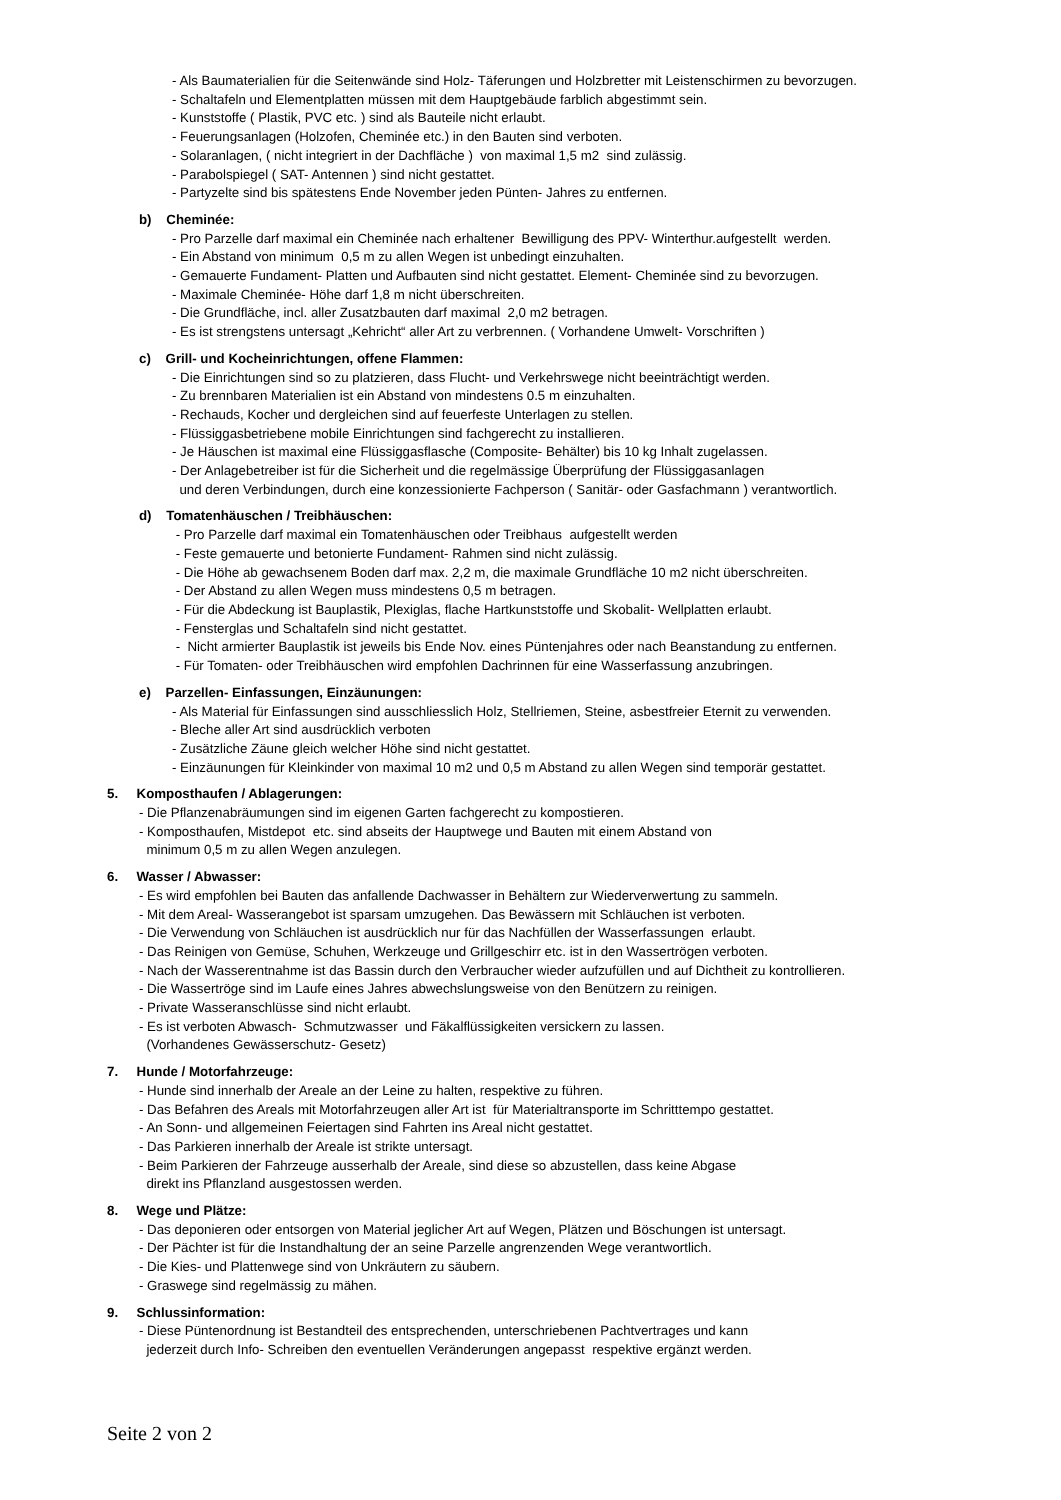- Als Baumaterialien für die Seitenwände sind Holz- Täferungen und Holzbretter mit Leistenschirmen zu bevorzugen.
- Schaltafeln und Elementplatten müssen mit dem Hauptgebäude farblich abgestimmt sein.
- Kunststoffe ( Plastik, PVC etc. ) sind als Bauteile nicht erlaubt.
- Feuerungsanlagen (Holzofen, Cheminée etc.) in den Bauten sind verboten.
- Solaranlagen, ( nicht integriert in der Dachfläche ) von maximal 1,5 m2 sind zulässig.
- Parabolspiegel ( SAT- Antennen ) sind nicht gestattet.
- Partyzelte sind bis spätestens Ende November jeden Pünten- Jahres zu entfernen.
b) Cheminée:
- Pro Parzelle darf maximal ein Cheminée nach erhaltener Bewilligung des PPV- Winterthur.aufgestellt werden.
- Ein Abstand von minimum 0,5 m zu allen Wegen ist unbedingt einzuhalten.
- Gemauerte Fundament- Platten und Aufbauten sind nicht gestattet. Element- Cheminée sind zu bevorzugen.
- Maximale Cheminée- Höhe darf 1,8 m nicht überschreiten.
- Die Grundfläche, incl. aller Zusatzbauten darf maximal 2,0 m2 betragen.
- Es ist strengstens untersagt „Kehricht“ aller Art zu verbrennen. ( Vorhandene Umwelt- Vorschriften )
c) Grill- und Kocheinrichtungen, offene Flammen:
- Die Einrichtungen sind so zu platzieren, dass Flucht- und Verkehrswege nicht beeinträchtigt werden.
- Zu brennbaren Materialien ist ein Abstand von mindestens 0.5 m einzuhalten.
- Rechauds, Kocher und dergleichen sind auf feuerfeste Unterlagen zu stellen.
- Flüssiggasbetriebene mobile Einrichtungen sind fachgerecht zu installieren.
- Je Häuschen ist maximal eine Flüssiggasflasche (Composite- Behälter) bis 10 kg Inhalt zugelassen.
- Der Anlagebetreiber ist für die Sicherheit und die regelmässige Überprüfung der Flüssiggasanlagen
und deren Verbindungen, durch eine konzessionierte Fachperson ( Sanitär- oder Gasfachmann ) verantwortlich.
d) Tomatenhäuschen / Treibhäuschen:
- Pro Parzelle darf maximal ein Tomatenhäuschen oder Treibhaus aufgestellt werden
- Feste gemauerte und betonierte Fundament- Rahmen sind nicht zulässig.
- Die Höhe ab gewachsenem Boden darf max. 2,2 m, die maximale Grundfläche 10 m2 nicht überschreiten.
- Der Abstand zu allen Wegen muss mindestens 0,5 m betragen.
- Für die Abdeckung ist Bauplastik, Plexiglas, flache Hartkunststoffe und Skobalit- Wellplatten erlaubt.
- Fensterglas und Schaltafeln sind nicht gestattet.
- Nicht armierter Bauplastik ist jeweils bis Ende Nov. eines Püntenjahres oder nach Beanstandung zu entfernen.
- Für Tomaten- oder Treibhäuschen wird empfohlen Dachrinnen für eine Wasserfassung anzubringen.
e) Parzellen- Einfassungen, Einzäunungen:
- Als Material für Einfassungen sind ausschliesslich Holz, Stellriemen, Steine, asbestfreier Eternit zu verwenden.
- Bleche aller Art sind ausdrücklich verboten
- Zusätzliche Zäune gleich welcher Höhe sind nicht gestattet.
- Einzäunungen für Kleinkinder von maximal 10 m2 und 0,5 m Abstand zu allen Wegen sind temporär gestattet.
5. Komposthaufen / Ablagerungen:
- Die Pflanzenabräumungen sind im eigenen Garten fachgerecht zu kompostieren.
- Komposthaufen, Mistdepot etc. sind abseits der Hauptwege und Bauten mit einem Abstand von
minimum 0,5 m zu allen Wegen anzulegen.
6. Wasser / Abwasser:
- Es wird empfohlen bei Bauten das anfallende Dachwasser in Behältern zur Wiederverwertung zu sammeln.
- Mit dem Areal- Wasserangebot ist sparsam umzugehen. Das Bewässern mit Schläuchen ist verboten.
- Die Verwendung von Schläuchen ist ausdrücklich nur für das Nachfüllen der Wasserfassungen erlaubt.
- Das Reinigen von Gemüse, Schuhen, Werkzeuge und Grillgeschirr etc. ist in den Wassertrögen verboten.
- Nach der Wasserentnahme ist das Bassin durch den Verbraucher wieder aufzufüllen und auf Dichtheit zu kontrollieren.
- Die Wassertröge sind im Laufe eines Jahres abwechslungsweise von den Benützern zu reinigen.
- Private Wasseranschlüsse sind nicht erlaubt.
- Es ist verboten Abwasch- Schmutzwasser und Fäkalflüssigkeiten versickern zu lassen.
(Vorhandenes Gewässerschutz- Gesetz)
7. Hunde / Motorfahrzeuge:
- Hunde sind innerhalb der Areale an der Leine zu halten, respektive zu führen.
- Das Befahren des Areals mit Motorfahrzeugen aller Art ist für Materialtransporte im Schritttempo gestattet.
- An Sonn- und allgemeinen Feiertagen sind Fahrten ins Areal nicht gestattet.
- Das Parkieren innerhalb der Areale ist strikte untersagt.
- Beim Parkieren der Fahrzeuge ausserhalb der Areale, sind diese so abzustellen, dass keine Abgase
direkt ins Pflanzland ausgestossen werden.
8. Wege und Plätze:
- Das deponieren oder entsorgen von Material jeglicher Art auf Wegen, Plätzen und Böschungen ist untersagt.
- Der Pächter ist für die Instandhaltung der an seine Parzelle angrenzenden Wege verantwortlich.
- Die Kies- und Plattenwege sind von Unkräutern zu säubern.
- Graswege sind regelmässig zu mähen.
9. Schlussinformation:
- Diese Püntenordnung ist Bestandteil des entsprechenden, unterschriebenen Pachtvertrages und kann
jederzeit durch Info- Schreiben den eventuellen Veränderungen angepasst respektive ergänzt werden.
Seite 2 von 2